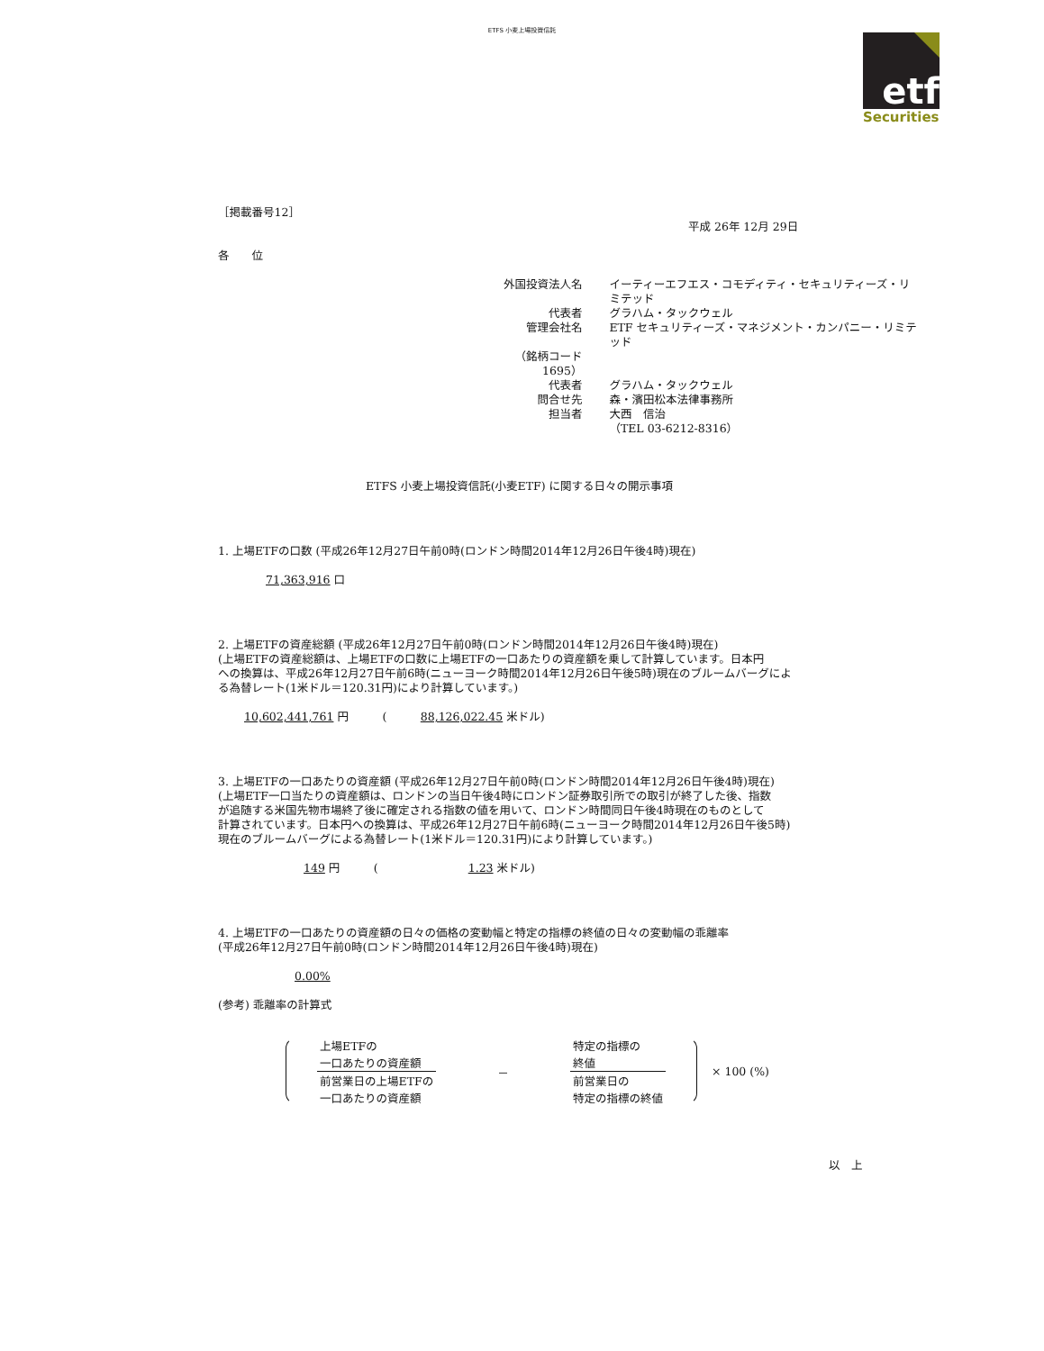ETFS 小麦上場投資信託
etf
Securities
［掲載番号12］
平成 26年 12月 29日
各　　位
| 外国投資法人名 | イーティーエフエス・コモディティ・セキュリティーズ・リミテッド |
| 代表者 | グラハム・タックウェル |
| 管理会社名 | ETF セキュリティーズ・マネジメント・カンパニー・リミテッド |
| （銘柄コード 1695） | |
| 代表者 | グラハム・タックウェル |
| 問合せ先 | 森・濱田松本法律事務所 |
| 担当者 | 大西 信治 |
| | （TEL 03-6212-8316） |
ETFS 小麦上場投資信託(小麦ETF) に関する日々の開示事項
1. 上場ETFの口数 (平成26年12月27日午前0時(ロンドン時間2014年12月26日午後4時)現在)
71,363,916 口
2. 上場ETFの資産総額 (平成26年12月27日午前0時(ロンドン時間2014年12月26日午後4時)現在)
(上場ETFの資産総額は、上場ETFの口数に上場ETFの一口あたりの資産額を乗して計算しています。日本円
への換算は、平成26年12月27日午前6時(ニューヨーク時間2014年12月26日午後5時)現在のブルームバーグによ
る為替レート(1米ドル＝120.31円)により計算しています。)
10,602,441,761 円　　　(　　　88,126,022.45 米ドル)
3. 上場ETFの一口あたりの資産額 (平成26年12月27日午前0時(ロンドン時間2014年12月26日午後4時)現在)
(上場ETF一口当たりの資産額は、ロンドンの当日午後4時にロンドン証券取引所での取引が終了した後、指数
が追随する米国先物市場終了後に確定される指数の値を用いて、ロンドン時間同日午後4時現在のものとして
計算されています。日本円への換算は、平成26年12月27日午前6時(ニューヨーク時間2014年12月26日午後5時)
現在のブルームバーグによる為替レート(1米ドル＝120.31円)により計算しています。)
149 円　　　(　　　　　　　　1.23 米ドル)
4. 上場ETFの一口あたりの資産額の日々の価格の変動幅と特定の指標の終値の日々の変動幅の乖離率
(平成26年12月27日午前0時(ロンドン時間2014年12月26日午後4時)現在)
0.00%
(参考) 乖離率の計算式
上場ETFの
一口あたりの資産額
前営業日の上場ETFの
一口あたりの資産額
－
特定の指標の
終値
前営業日の
特定の指標の終値
× 100 (%)
以　上